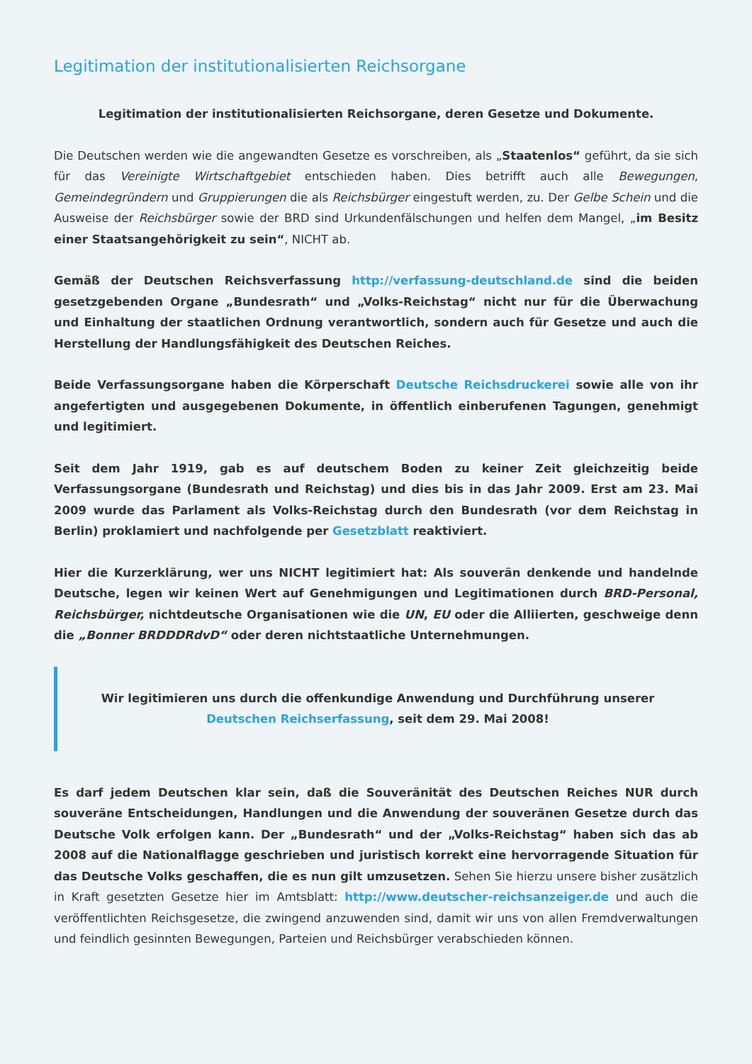Legitimation der institutionalisierten Reichsorgane
Legitimation der institutionalisierten Reichsorgane, deren Gesetze und Dokumente.
Die Deutschen werden wie die angewandten Gesetze es vorschreiben, als „Staatenlos“ geführt, da sie sich für das Vereinigte Wirtschaftgebiet entschieden haben. Dies betrifft auch alle Bewegungen, Gemeindegründern und Gruppierungen die als Reichsbürger eingestuft werden, zu. Der Gelbe Schein und die Ausweise der Reichsbürger sowie der BRD sind Urkundenfälschungen und helfen dem Mangel, „im Besitz einer Staatsangehörigkeit zu sein“, NICHT ab.
Gemäß der Deutschen Reichsverfassung http://verfassung-deutschland.de sind die beiden gesetzgebenden Organe „Bundesrath“ und „Volks-Reichstag“ nicht nur für die Überwachung und Einhaltung der staatlichen Ordnung verantwortlich, sondern auch für Gesetze und auch die Herstellung der Handlungsfähigkeit des Deutschen Reiches.
Beide Verfassungsorgane haben die Körperschaft Deutsche Reichsdruckerei sowie alle von ihr angefertigten und ausgegebenen Dokumente, in öffentlich einberufenen Tagungen, genehmigt und legitimiert.
Seit dem Jahr 1919, gab es auf deutschem Boden zu keiner Zeit gleichzeitig beide Verfassungsorgane (Bundesrath und Reichstag) und dies bis in das Jahr 2009. Erst am 23. Mai 2009 wurde das Parlament als Volks-Reichstag durch den Bundesrath (vor dem Reichstag in Berlin) proklamiert und nachfolgende per Gesetzblatt reaktiviert.
Hier die Kurzerklärung, wer uns NICHT legitimiert hat: Als souverän denkende und handelnde Deutsche, legen wir keinen Wert auf Genehmigungen und Legitimationen durch BRD-Personal, Reichsbürger, nichtdeutsche Organisationen wie die UN, EU oder die Alliierten, geschweige denn die „Bonner BRDDDRdvD“ oder deren nichtstaatliche Unternehmungen.
Wir legitimieren uns durch die offenkundige Anwendung und Durchführung unserer Deutschen Reichserfassung, seit dem 29. Mai 2008!
Es darf jedem Deutschen klar sein, daß die Souveränität des Deutschen Reiches NUR durch souveräne Entscheidungen, Handlungen und die Anwendung der souveränen Gesetze durch das Deutsche Volk erfolgen kann. Der „Bundesrath“ und der „Volks-Reichstag“ haben sich das ab 2008 auf die Nationalflagge geschrieben und juristisch korrekt eine hervorragende Situation für das Deutsche Volks geschaffen, die es nun gilt umzusetzen. Sehen Sie hierzu unsere bisher zusätzlich in Kraft gesetzten Gesetze hier im Amtsblatt: http://www.deutscher-reichsanzeiger.de und auch die veröffentlichten Reichsgesetze, die zwingend anzuwenden sind, damit wir uns von allen Fremdverwaltungen und feindlich gesinnten Bewegungen, Parteien und Reichsbürger verabschieden können.